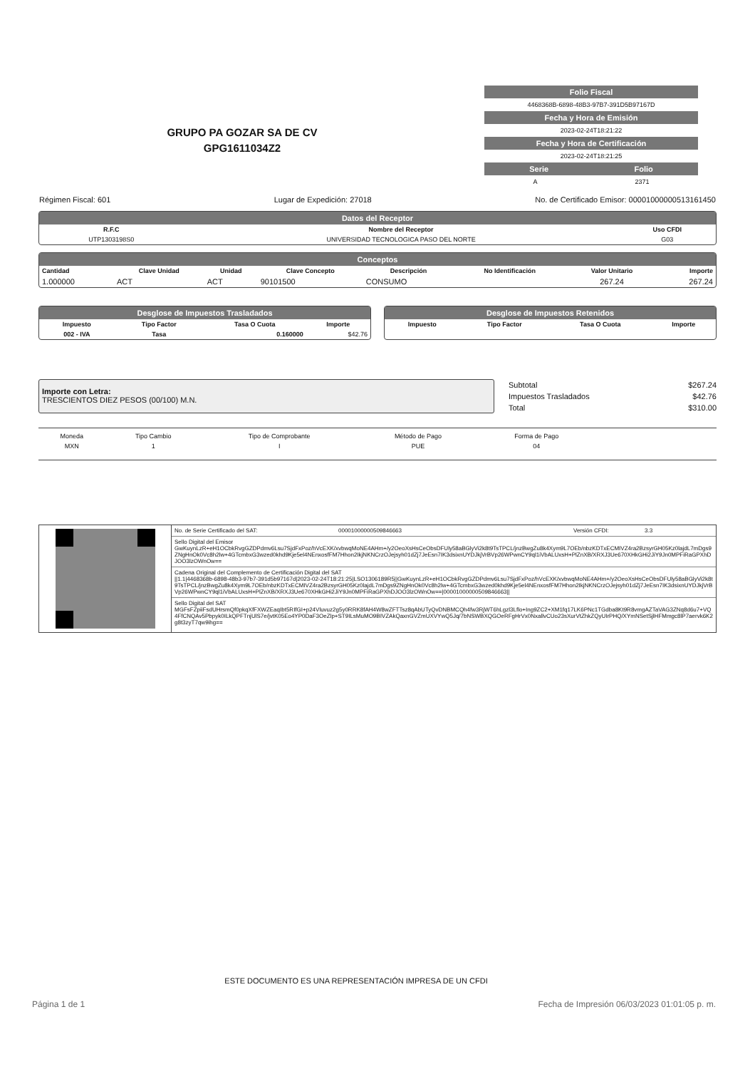GRUPO PA GOZAR SA DE CV
GPG1611034Z2
Folio Fiscal
4468368B-6898-48B3-97B7-391D5B97167D
Fecha y Hora de Emisión
2023-02-24T18:21:22
Fecha y Hora de Certificación
2023-02-24T18:21:25
Serie Folio
A 2371
Régimen Fiscal: 601 Lugar de Expedición: 27018 No. de Certificado Emisor: 00001000000513161450
Datos del Receptor
| R.F.C | Nombre del Receptor | Uso CFDI |
| --- | --- | --- |
| UTP1303198S0 | UNIVERSIDAD TECNOLOGICA PASO DEL NORTE | G03 |
Conceptos
| Cantidad | Clave Unidad | Unidad | Clave Concepto | Descripción | No Identificación | Valor Unitario | Importe |
| --- | --- | --- | --- | --- | --- | --- | --- |
| 1.000000 | ACT | ACT | 90101500 | CONSUMO | | 267.24 | 267.24 |
Desglose de Impuestos Trasladados
| Impuesto | Tipo Factor | Tasa O Cuota | Importe |
| --- | --- | --- | --- |
| 002 - IVA | Tasa | 0.160000 | $42.76 |
Desglose de Impuestos Retenidos
| Impuesto | Tipo Factor | Tasa O Cuota | Importe |
| --- | --- | --- | --- |
Importe con Letra:
TRESCIENTOS DIEZ PESOS (00/100) M.N.
| Subtotal | $267.24 |
| Impuestos Trasladados | $42.76 |
| Total | $310.00 |
| Moneda | Tipo Cambio | Tipo de Comprobante | Método de Pago | Forma de Pago |
| MXN | 1 | I | PUE | 04 |
No. de Serie Certificado del SAT: 00001000000509846663 Versión CFDI: 3.3
Sello Digital del Emisor
GwKuynLzR+eH1OCbkRvgGZDPdmv6Lsu7SjdFxPoz/hVcEXK/xvbwqMoNE4AHm+/y2OeoXsHsCeObsDFUly58aBGlyVi2k8t9TsTPCL/jnzBwgZu8k4Xym9L7OEb/nbzKDTxECMIVZ4ra2BzsyrGH05Kz0lajdL7mDgs9ZNgHnOk0Vc8h2lw+4GTcmbxG3wzed0khd9Kje5el4NEnxosfFM7Hhon2IkjNKNCrzOJejsyh01dZj7JeEsn7IK3dsixnUYDJkjVrBVp26WPwnCY9ql1iVbALUxsH+PlZnXB/XRXJ3Ue670XHkGHi2JiY9Jn0MPFiRaGPXhDJOO3lzOWnOw==
Cadena Original del Complemento de Certificación Digital del SAT
||1.1|4468368b-6898-48b3-97b7-391d5b97167d|2023-02-24T18:21:25|LSO1306189R5||GwKuynLzR+eH1OCbkRvgGZDPdmv6Lsu7SjdFxPoz/hVcEXK/xvbwqMoNE4AHm+/y2OeoXsHsCeObsDFUly58aBGlyVi2k8t9TsTPCL/jnzBwgZu8k4Xym9L7OEb/nbzKDTxECMIVZ4ra2BzsyrGH05Kz0lajdL7mDgs9ZNgHnOk0Vc8h2lw+4GTcmbxG3wzed0khd9Kje5el4NEnxosfFM7Hhon2IkjNKNCrzOJejsyh01dZj7JeEsn7IK3dsixnUYDJkjVrBVp26WPwnCY9ql1iVbALUxsH+PlZnXB/XRXJ3Ue670XHkGHi2JiY9Jn0MPFiRaGPXhDJOO3lzOWnOw==|00001000000509846663||
Sello Digital del SAT
MGFsFZpiiFsdUHrsmQf0pkqXfFXWZEaqIbt5RIfGI+p24Vluvuz2g5y0RRK8fAH4W8wZFTTsz8qAbUTyQvDNBMCQh4fw3RjWT6hLgzl3Lflo+Ing9ZC2+XM1fq17LK6PNc1TGdba8Kt9R8vmgAZTaVAG3ZNq8d6u7+VQ4FfCNQAv5Pbpyk0ILkQPFTnjUlS7e/jvtK05Eo4YP0DaF3OeZlp+ST9ILsMuMO9BIVZAkQaxnGVZmUXVYwQ5Jq/7bNSWBXQGOeRFgHrVx0NxallvCUo23sXurVtZhkZQyUIrPHQ/XYmNSetSjlHFMmgc8lP7aervk6K2g8t3zyT7qw9ihg==
ESTE DOCUMENTO ES UNA REPRESENTACIÓN IMPRESA DE UN CFDI
Página 1 de 1 Fecha de Impresión 06/03/2023 01:01:05 p. m.